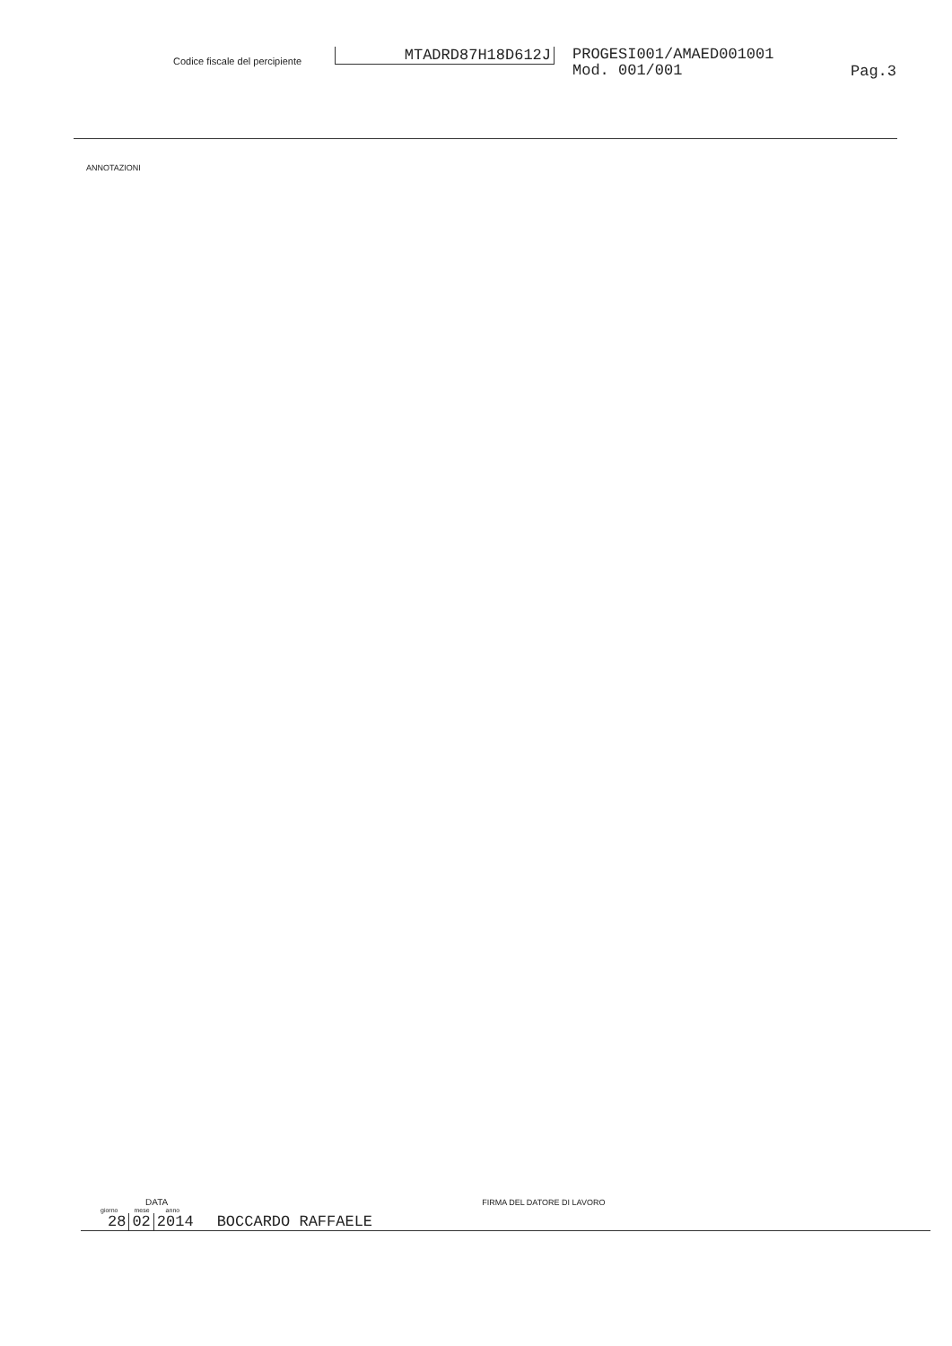Codice fiscale del percipiente
MTADRD87H18D612J
PROGESI001/AMAED001001
Mod. 001/001
Pag.3
ANNOTAZIONI
DATA
FIRMA DEL DATORE DI LAVORO
giorno mese anno
28 02 2014 BOCCARDO RAFFAELE